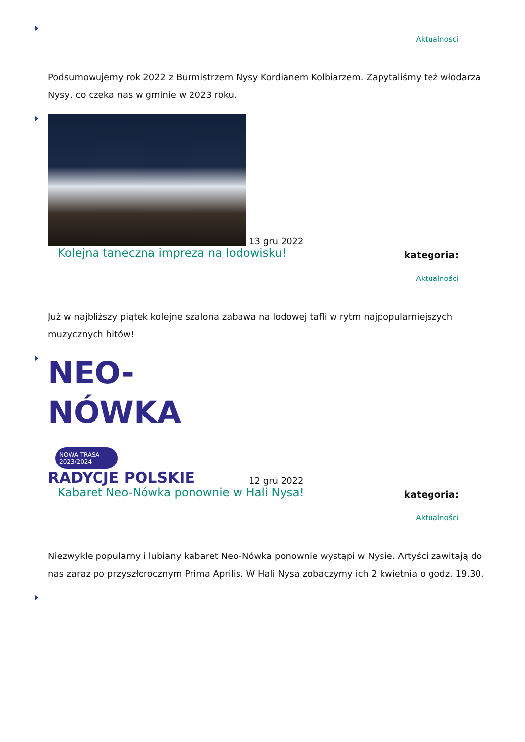Aktualności
Podsumowujemy rok 2022 z Burmistrzem Nysy Kordianem Kolbiarzem. Zapytaliśmy też włodarza Nysy, co czeka nas w gminie w 2023 roku.
13 gru 2022
Kolejna taneczna impreza na lodowisku! kategoria:
Aktualności
Już w najbliższy piątek kolejne szalona zabawa na lodowej tafli w rytm najpopularniejszych muzycznych hitów!
NEO-NÓWKA NOWA TRASA 2023/2024 RADYCJE POLSKIE 12 gru 2022
Kabaret Neo-Nówka ponownie w Hali Nysa! kategoria:
Aktualności
Niezwykle popularny i lubiany kabaret Neo-Nówka ponownie wystąpi w Nysie. Artyści zawitają do nas zaraz po przyszłorocznym Prima Aprilis. W Hali Nysa zobaczymy ich 2 kwietnia o godz. 19.30.